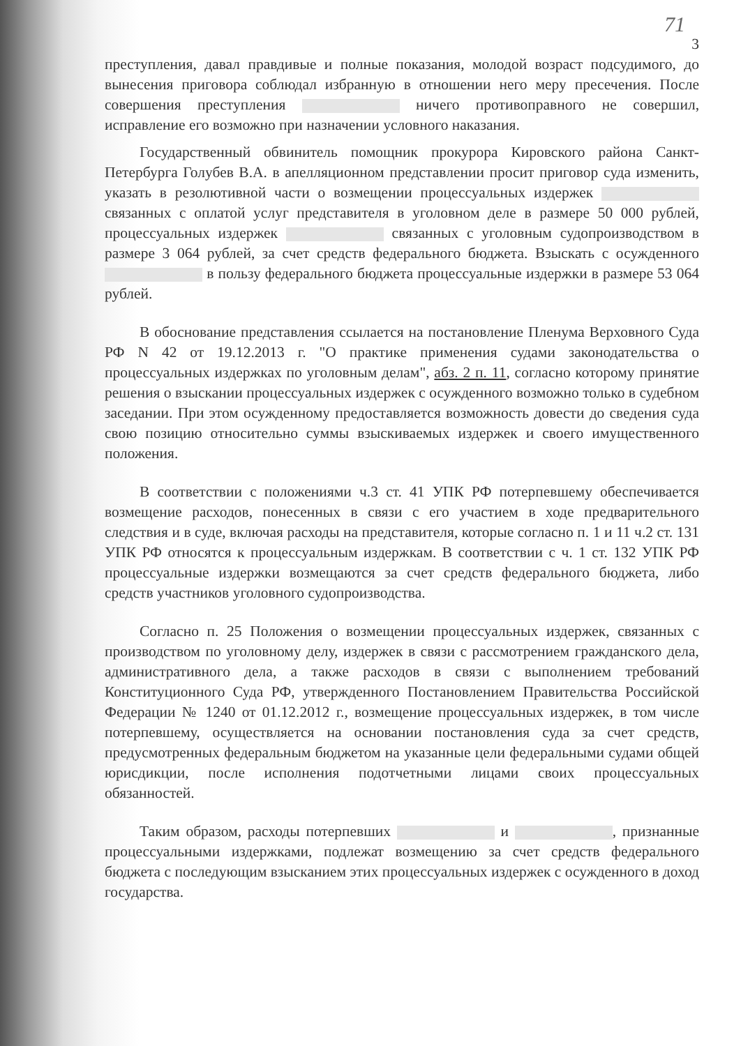71
3
преступления, давал правдивые и полные показания, молодой возраст подсудимого, до вынесения приговора соблюдал избранную в отношении него меру пресечения. После совершения преступления ничего противоправного не совершил, исправление его возможно при назначении условного наказания.
Государственный обвинитель помощник прокурора Кировского района Санкт-Петербурга Голубев В.А. в апелляционном представлении просит приговор суда изменить, указать в резолютивной части о возмещении процессуальных издержек связанных с оплатой услуг представителя в уголовном деле в размере 50 000 рублей, процессуальных издержек связанных с уголовным судопроизводством в размере 3 064 рублей, за счет средств федерального бюджета. Взыскать с осужденного в пользу федерального бюджета процессуальные издержки в размере 53 064 рублей.
В обоснование представления ссылается на постановление Пленума Верховного Суда РФ N 42 от 19.12.2013 г. "О практике применения судами законодательства о процессуальных издержках по уголовным делам", абз. 2 п. 11, согласно которому принятие решения о взыскании процессуальных издержек с осужденного возможно только в судебном заседании. При этом осужденному предоставляется возможность довести до сведения суда свою позицию относительно суммы взыскиваемых издержек и своего имущественного положения.
В соответствии с положениями ч.3 ст. 41 УПК РФ потерпевшему обеспечивается возмещение расходов, понесенных в связи с его участием в ходе предварительного следствия и в суде, включая расходы на представителя, которые согласно п. 1 и 11 ч.2 ст. 131 УПК РФ относятся к процессуальным издержкам. В соответствии с ч. 1 ст. 132 УПК РФ процессуальные издержки возмещаются за счет средств федерального бюджета, либо средств участников уголовного судопроизводства.
Согласно п. 25 Положения о возмещении процессуальных издержек, связанных с производством по уголовному делу, издержек в связи с рассмотрением гражданского дела, административного дела, а также расходов в связи с выполнением требований Конституционного Суда РФ, утвержденного Постановлением Правительства Российской Федерации № 1240 от 01.12.2012 г., возмещение процессуальных издержек, в том числе потерпевшему, осуществляется на основании постановления суда за счет средств, предусмотренных федеральным бюджетом на указанные цели федеральными судами общей юрисдикции, после исполнения подотчетными лицами своих процессуальных обязанностей.
Таким образом, расходы потерпевших и , признанные процессуальными издержками, подлежат возмещению за счет средств федерального бюджета с последующим взысканием этих процессуальных издержек с осужденного в доход государства.